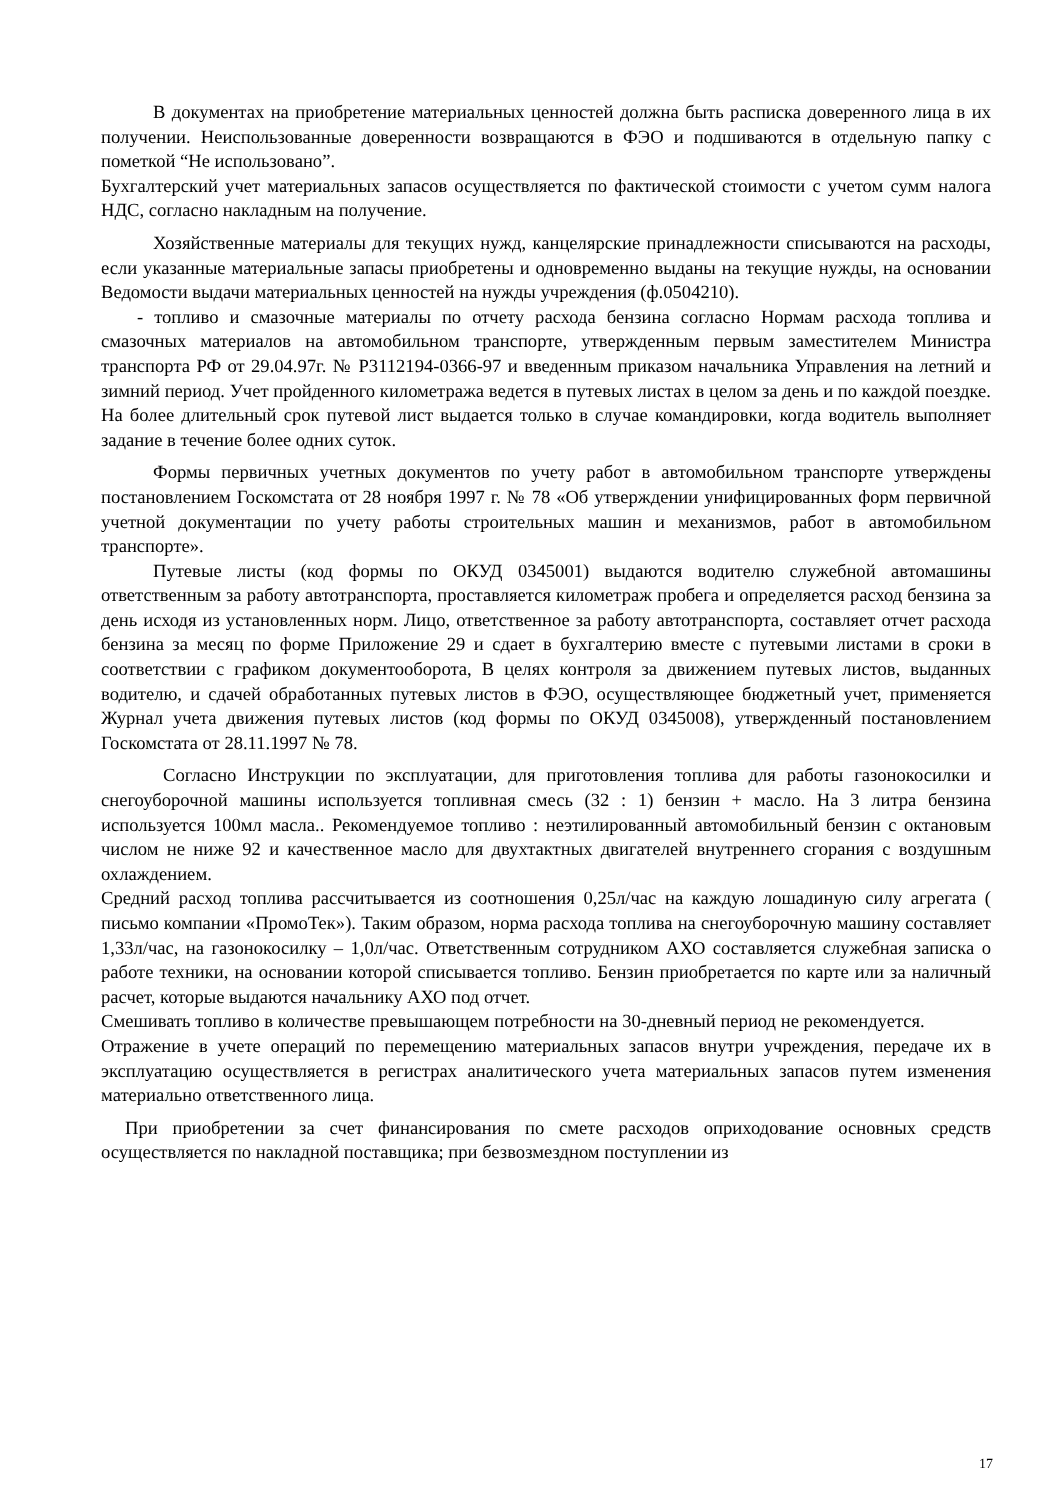В документах на приобретение материальных ценностей должна быть расписка доверенного лица в их получении. Неиспользованные доверенности возвращаются в ФЭО и подшиваются в отдельную папку с пометкой “Не использовано”.
Бухгалтерский учет материальных запасов осуществляется по фактической стоимости с учетом сумм налога НДС, согласно накладным на получение.
Хозяйственные материалы для текущих нужд, канцелярские принадлежности списываются на расходы, если указанные материальные запасы приобретены и одновременно выданы на текущие нужды, на основании Ведомости выдачи материальных ценностей на нужды учреждения (ф.0504210).
- топливо и смазочные материалы по отчету расхода бензина согласно Нормам расхода топлива и смазочных материалов на автомобильном транспорте, утвержденным первым заместителем Министра транспорта РФ от 29.04.97г. № Р3112194-0366-97 и введенным приказом начальника Управления на летний и зимний период. Учет пройденного километража ведется в путевых листах в целом за день и по каждой поездке. На более длительный срок путевой лист выдается только в случае командировки, когда водитель выполняет задание в течение более одних суток.
Формы первичных учетных документов по учету работ в автомобильном транспорте утверждены постановлением Госкомстата от 28 ноября 1997 г. № 78 «Об утверждении унифицированных форм первичной учетной документации по учету работы строительных машин и механизмов, работ в автомобильном транспорте».
Путевые листы (код формы по ОКУД 0345001) выдаются водителю служебной автомашины ответственным за работу автотранспорта, проставляется километраж пробега и определяется расход бензина за день исходя из установленных норм. Лицо, ответственное за работу автотранспорта, составляет отчет расхода бензина за месяц по форме Приложение 29 и сдает в бухгалтерию вместе с путевыми листами в сроки в соответствии с графиком документооборота, В целях контроля за движением путевых листов, выданных водителю, и сдачей обработанных путевых листов в ФЭО, осуществляющее бюджетный учет, применяется Журнал учета движения путевых листов (код формы по ОКУД 0345008), утвержденный постановлением Госкомстата от 28.11.1997 № 78.
Согласно Инструкции по эксплуатации, для приготовления топлива для работы газонокосилки и снегоуборочной машины используется топливная смесь (32 : 1) бензин + масло. На 3 литра бензина используется 100мл масла.. Рекомендуемое топливо : неэтилированный автомобильный бензин с октановым числом не ниже 92 и качественное масло для двухтактных двигателей внутреннего сгорания с воздушным охлаждением.
Средний расход топлива рассчитывается из соотношения 0,25л/час на каждую лошадиную силу агрегата ( письмо компании «ПромоТек»). Таким образом, норма расхода топлива на снегоуборочную машину составляет 1,33л/час, на газонокосилку – 1,0л/час. Ответственным сотрудником АХО составляется служебная записка о работе техники, на основании которой списывается топливо. Бензин приобретается по карте или за наличный расчет, которые выдаются начальнику АХО под отчет.
Смешивать топливо в количестве превышающем потребности на 30-дневный период не рекомендуется.
Отражение в учете операций по перемещению материальных запасов внутри учреждения, передаче их в эксплуатацию осуществляется в регистрах аналитического учета материальных запасов путем изменения материально ответственного лица.
При приобретении за счет финансирования по смете расходов оприходование основных средств осуществляется по накладной поставщика; при безвозмездном поступлении из
17